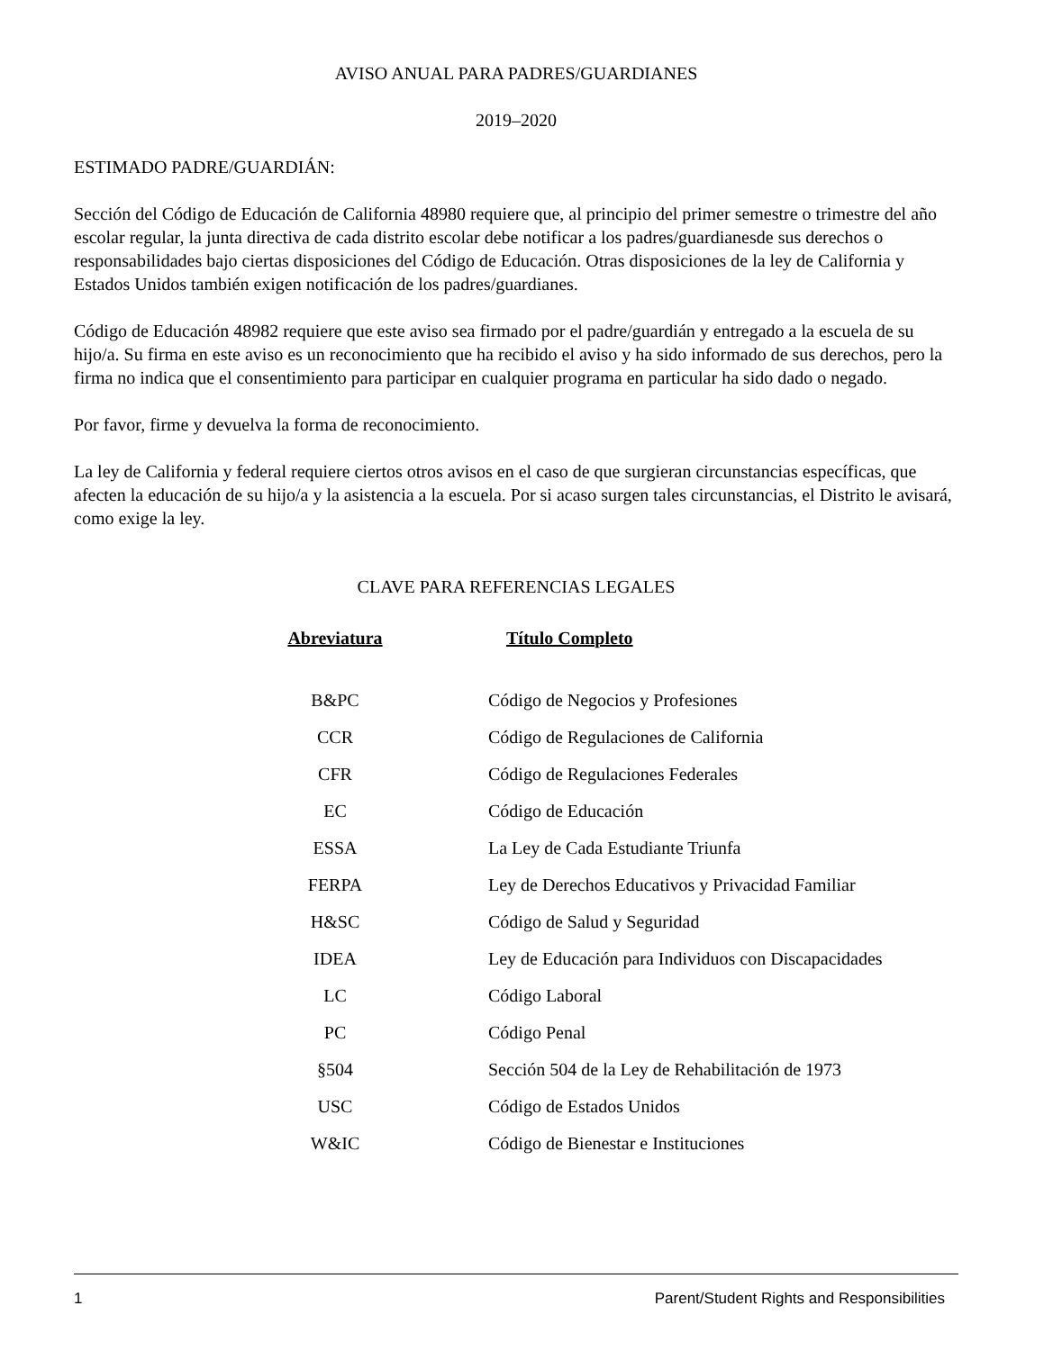AVISO ANUAL PARA PADRES/GUARDIANES
2019–2020
ESTIMADO PADRE/GUARDIÁN:
Sección del Código de Educación de California 48980 requiere que, al principio del primer semestre o trimestre del año escolar regular, la junta directiva de cada distrito escolar debe notificar a los padres/guardianesde sus derechos o responsabilidades bajo ciertas disposiciones del Código de Educación. Otras disposiciones de la ley de California y Estados Unidos también exigen notificación de los padres/guardianes.
Código de Educación 48982 requiere que este aviso sea firmado por el padre/guardián y entregado a la escuela de su hijo/a. Su firma en este aviso es un reconocimiento que ha recibido el aviso y ha sido informado de sus derechos, pero la firma no indica que el consentimiento para participar en cualquier programa en particular ha sido dado o negado.
Por favor, firme y devuelva la forma de reconocimiento.
La ley de California y federal requiere ciertos otros avisos en el caso de que surgieran circunstancias específicas, que afecten la educación de su hijo/a y la asistencia a la escuela. Por si acaso surgen tales circunstancias, el Distrito le avisará, como exige la ley.
CLAVE PARA REFERENCIAS LEGALES
| Abreviatura | Título Completo |
| --- | --- |
| B&PC | Código de Negocios y Profesiones |
| CCR | Código de Regulaciones de California |
| CFR | Código de Regulaciones Federales |
| EC | Código de Educación |
| ESSA | La Ley de Cada Estudiante Triunfa |
| FERPA | Ley de Derechos Educativos y Privacidad Familiar |
| H&SC | Código de Salud y Seguridad |
| IDEA | Ley de Educación para Individuos con Discapacidades |
| LC | Código Laboral |
| PC | Código Penal |
| §504 | Sección 504 de la Ley de Rehabilitación de 1973 |
| USC | Código de Estados Unidos |
| W&IC | Código de Bienestar e Instituciones |
1 Parent/Student Rights and Responsibilities